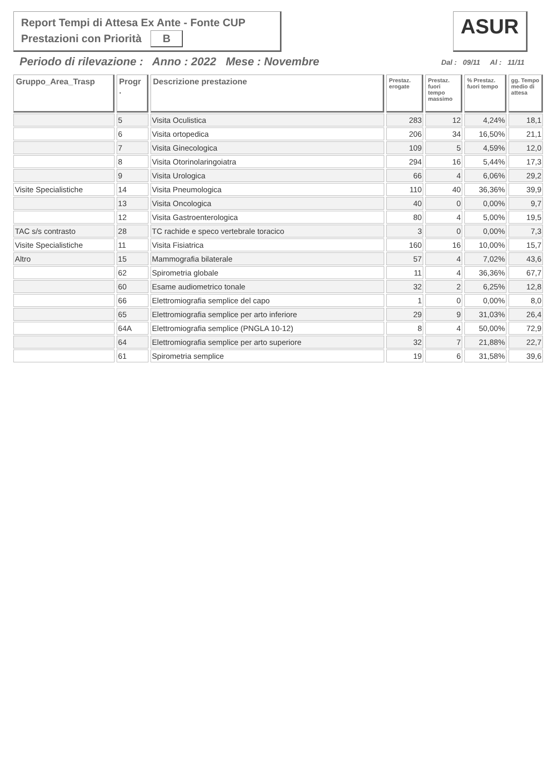Report Tempi di Attesa Ex Ante - Fonte CUP
Prestazioni con Priorità B
ASUR
Periodo di rilevazione : Anno : 2022 Mese : Novembre
Dal : 09/11 Al : 11/11
| Gruppo_Area_Trasp | Progr . | Descrizione prestazione | Prestaz. erogate | Prestaz. fuori tempo massimo | % Prestaz. fuori tempo | gg. Tempo medio di attesa |
| --- | --- | --- | --- | --- | --- | --- |
| | 5 | Visita Oculistica | 283 | 12 | 4,24% | 18,1 |
| | 6 | Visita ortopedica | 206 | 34 | 16,50% | 21,1 |
| | 7 | Visita Ginecologica | 109 | 5 | 4,59% | 12,0 |
| | 8 | Visita Otorinolaringoiatra | 294 | 16 | 5,44% | 17,3 |
| | 9 | Visita Urologica | 66 | 4 | 6,06% | 29,2 |
| Visite Specialistiche | 14 | Visita Pneumologica | 110 | 40 | 36,36% | 39,9 |
| | 13 | Visita Oncologica | 40 | 0 | 0,00% | 9,7 |
| | 12 | Visita Gastroenterologica | 80 | 4 | 5,00% | 19,5 |
| TAC s/s contrasto | 28 | TC rachide e speco vertebrale toracico | 3 | 0 | 0,00% | 7,3 |
| Visite Specialistiche | 11 | Visita Fisiatrica | 160 | 16 | 10,00% | 15,7 |
| Altro | 15 | Mammografia bilaterale | 57 | 4 | 7,02% | 43,6 |
| | 62 | Spirometria globale | 11 | 4 | 36,36% | 67,7 |
| | 60 | Esame audiometrico tonale | 32 | 2 | 6,25% | 12,8 |
| | 66 | Elettromiografia semplice del capo | 1 | 0 | 0,00% | 8,0 |
| | 65 | Elettromiografia semplice per arto inferiore | 29 | 9 | 31,03% | 26,4 |
| | 64A | Elettromiografia semplice (PNGLA 10-12) | 8 | 4 | 50,00% | 72,9 |
| | 64 | Elettromiografia semplice per arto superiore | 32 | 7 | 21,88% | 22,7 |
| | 61 | Spirometria semplice | 19 | 6 | 31,58% | 39,6 |